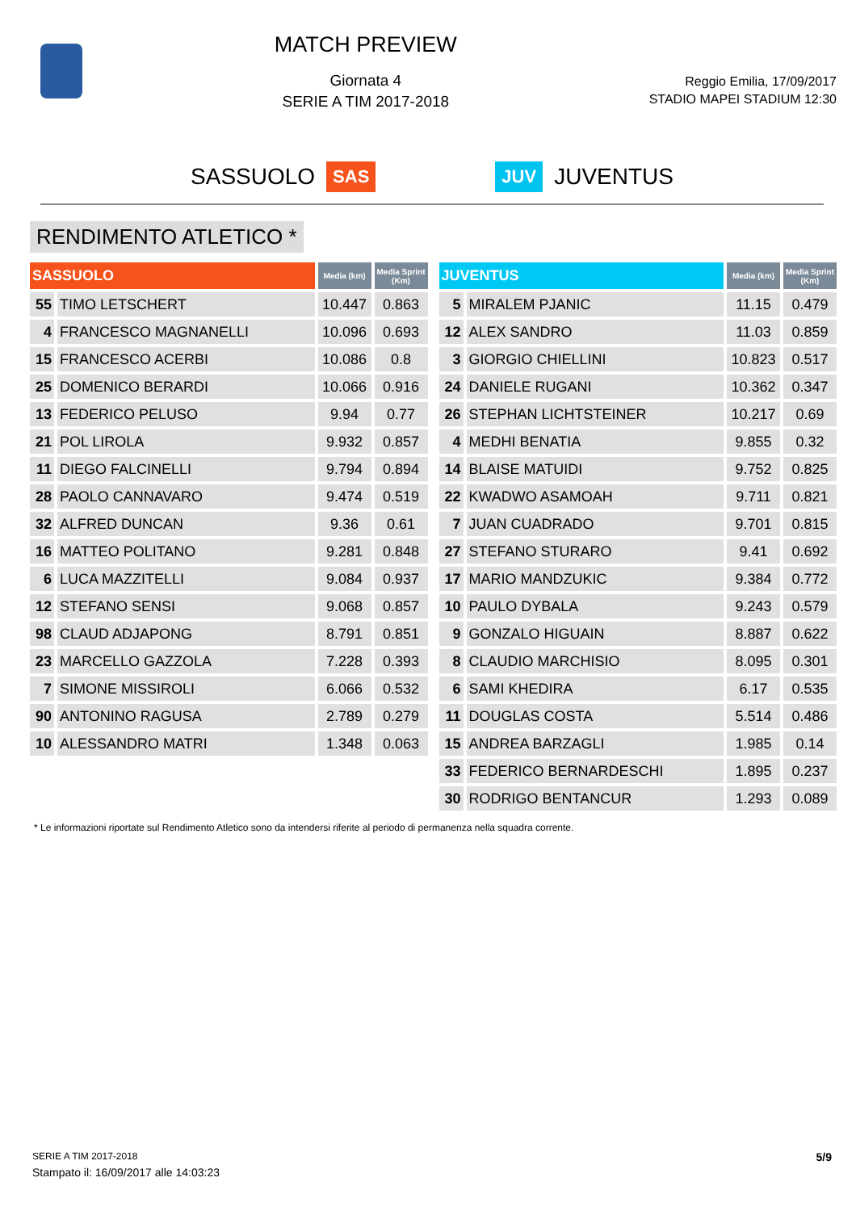MATCH PREVIEW
Giornata 4
SERIE A TIM 2017-2018
Reggio Emilia, 17/09/2017
STADIO MAPEI STADIUM 12:30
SASSUOLO SAS JUV JUVENTUS
RENDIMENTO ATLETICO *
| SASSUOLO | | Media (km) | Media Sprint (Km) |
| --- | --- | --- | --- |
| 55 | TIMO LETSCHERT | 10.447 | 0.863 |
| 4 | FRANCESCO MAGNANELLI | 10.096 | 0.693 |
| 15 | FRANCESCO ACERBI | 10.086 | 0.8 |
| 25 | DOMENICO BERARDI | 10.066 | 0.916 |
| 13 | FEDERICO PELUSO | 9.94 | 0.77 |
| 21 | POL LIROLA | 9.932 | 0.857 |
| 11 | DIEGO FALCINELLI | 9.794 | 0.894 |
| 28 | PAOLO CANNAVARO | 9.474 | 0.519 |
| 32 | ALFRED DUNCAN | 9.36 | 0.61 |
| 16 | MATTEO POLITANO | 9.281 | 0.848 |
| 6 | LUCA MAZZITELLI | 9.084 | 0.937 |
| 12 | STEFANO SENSI | 9.068 | 0.857 |
| 98 | CLAUD ADJAPONG | 8.791 | 0.851 |
| 23 | MARCELLO GAZZOLA | 7.228 | 0.393 |
| 7 | SIMONE MISSIROLI | 6.066 | 0.532 |
| 90 | ANTONINO RAGUSA | 2.789 | 0.279 |
| 10 | ALESSANDRO MATRI | 1.348 | 0.063 |
| JUVENTUS | | Media (km) | Media Sprint (Km) |
| --- | --- | --- | --- |
| 5 | MIRALEM PJANIC | 11.15 | 0.479 |
| 12 | ALEX SANDRO | 11.03 | 0.859 |
| 3 | GIORGIO CHIELLINI | 10.823 | 0.517 |
| 24 | DANIELE RUGANI | 10.362 | 0.347 |
| 26 | STEPHAN LICHTSTEINER | 10.217 | 0.69 |
| 4 | MEDHI BENATIA | 9.855 | 0.32 |
| 14 | BLAISE MATUIDI | 9.752 | 0.825 |
| 22 | KWADWO ASAMOAH | 9.711 | 0.821 |
| 7 | JUAN CUADRADO | 9.701 | 0.815 |
| 27 | STEFANO STURARO | 9.41 | 0.692 |
| 17 | MARIO MANDZUKIC | 9.384 | 0.772 |
| 10 | PAULO DYBALA | 9.243 | 0.579 |
| 9 | GONZALO HIGUAIN | 8.887 | 0.622 |
| 8 | CLAUDIO MARCHISIO | 8.095 | 0.301 |
| 6 | SAMI KHEDIRA | 6.17 | 0.535 |
| 11 | DOUGLAS COSTA | 5.514 | 0.486 |
| 15 | ANDREA BARZAGLI | 1.985 | 0.14 |
| 33 | FEDERICO BERNARDESCHI | 1.895 | 0.237 |
| 30 | RODRIGO BENTANCUR | 1.293 | 0.089 |
* Le informazioni riportate sul Rendimento Atletico sono da intendersi riferite al periodo di permanenza nella squadra corrente.
SERIE A TIM 2017-2018
Stampato il: 16/09/2017 alle 14:03:23
5/9